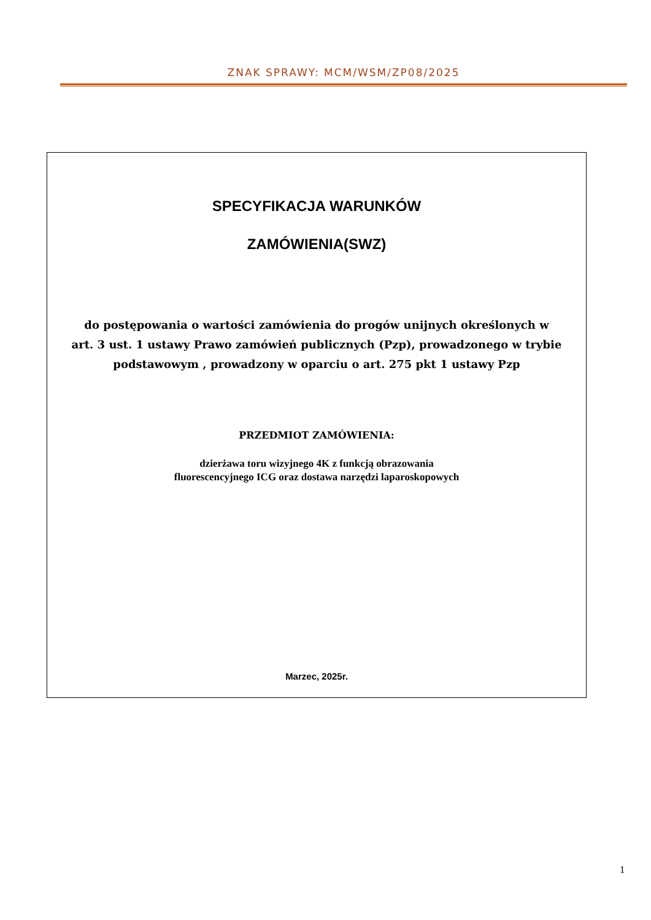ZNAK SPRAWY: MCM/WSM/ZP08/2025
SPECYFIKACJA WARUNKÓW
ZAMÓWIENIA(SWZ)
do postępowania o wartości zamówienia do progów unijnych określonych w
art. 3 ust. 1 ustawy Prawo zamówień publicznych (Pzp), prowadzonego w trybie
podstawowym , prowadzony w oparciu o art. 275 pkt 1 ustawy Pzp
PRZEDMIOT ZAMÓWIENIA:
dzierżawa toru wizyjnego 4K z funkcją obrazowania
fluorescencyjnego ICG oraz dostawa narzędzi laparoskopowych
Marzec, 2025r.
1